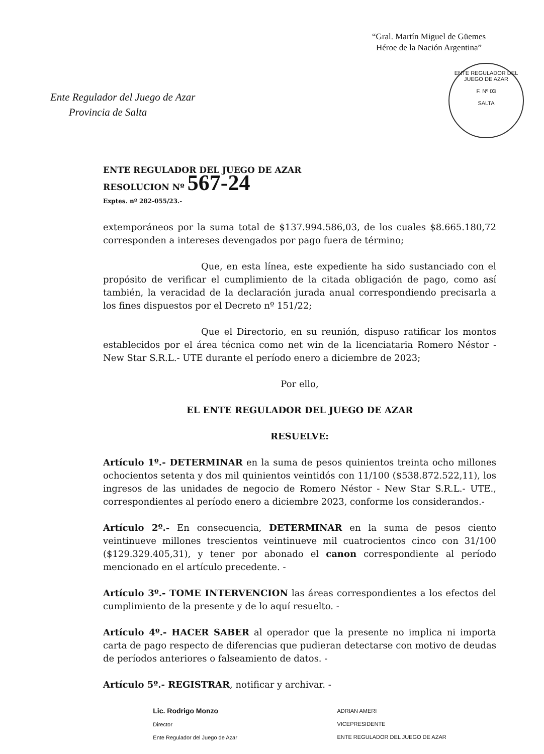“Gral. Martín Miguel de Güemes
Héroe de la Nación Argentina”
ENTE REGULADOR DEL JUEGO DE AZAR
F. Nº 03
SALTA
Ente Regulador del Juego de Azar
Provincia de Salta
ENTE REGULADOR DEL JUEGO DE AZAR
RESOLUCION Nº 567-24
Exptes. nº 282-055/23.-
extemporáneos por la suma total de $137.994.586,03, de los cuales $8.665.180,72 corresponden a intereses devengados por pago fuera de término;
Que, en esta línea, este expediente ha sido sustanciado con el propósito de verificar el cumplimiento de la citada obligación de pago, como así también, la veracidad de la declaración jurada anual correspondiendo precisarla a los fines dispuestos por el Decreto nº 151/22;
Que el Directorio, en su reunión, dispuso ratificar los montos establecidos por el área técnica como net win de la licenciataria Romero Néstor - New Star S.R.L.- UTE durante el período enero a diciembre de 2023;
Por ello,
EL ENTE REGULADOR DEL JUEGO DE AZAR
RESUELVE:
Artículo 1º.- DETERMINAR en la suma de pesos quinientos treinta ocho millones ochocientos setenta y dos mil quinientos veintidós con 11/100 ($538.872.522,11), los ingresos de las unidades de negocio de Romero Néstor - New Star S.R.L.- UTE., correspondientes al período enero a diciembre 2023, conforme los considerandos.-
Artículo 2º.- En consecuencia, DETERMINAR en la suma de pesos ciento veintinueve millones trescientos veintinueve mil cuatrocientos cinco con 31/100 ($129.329.405,31), y tener por abonado el canon correspondiente al período mencionado en el artículo precedente. -
Artículo 3º.- TOME INTERVENCION las áreas correspondientes a los efectos del cumplimiento de la presente y de lo aquí resuelto. -
Artículo 4º.- HACER SABER al operador que la presente no implica ni importa carta de pago respecto de diferencias que pudieran detectarse con motivo de deudas de períodos anteriores o falseamiento de datos. -
Artículo 5º.- REGISTRAR, notificar y archivar. -
Lic. Rodrigo Monzo
Director
Ente Regulador del Juego de Azar
ADRIAN AMERI
VICEPRESIDENTE
ENTE REGULADOR DEL JUEGO DE AZAR